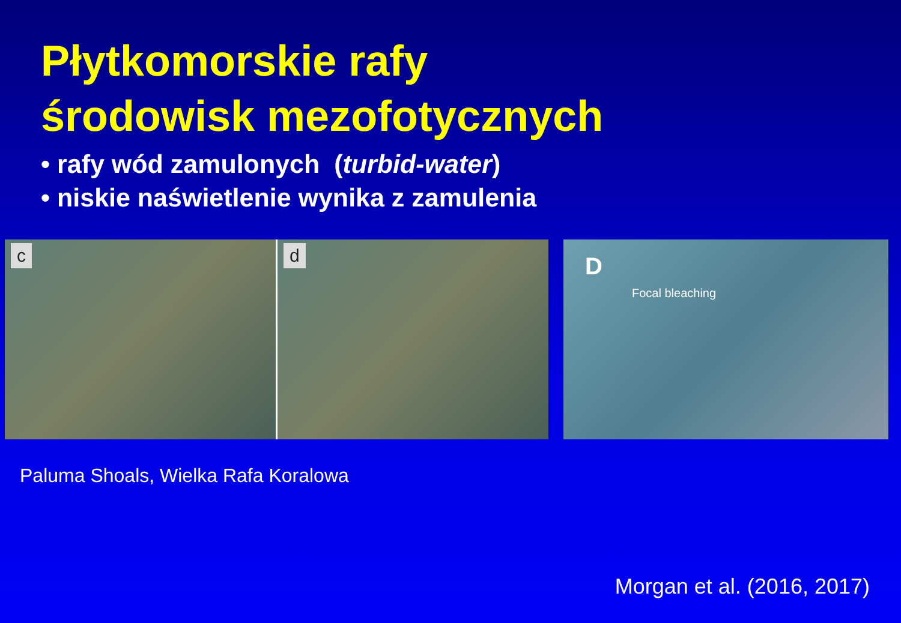Płytkomorskie rafy
środowisk mezofotycznych
• rafy wód zamulonych (turbid-water)
• niskie naświetlenie wynika z zamulenia
c
d
D
Focal bleaching
Paluma Shoals, Wielka Rafa Koralowa
Morgan et al. (2016, 2017)